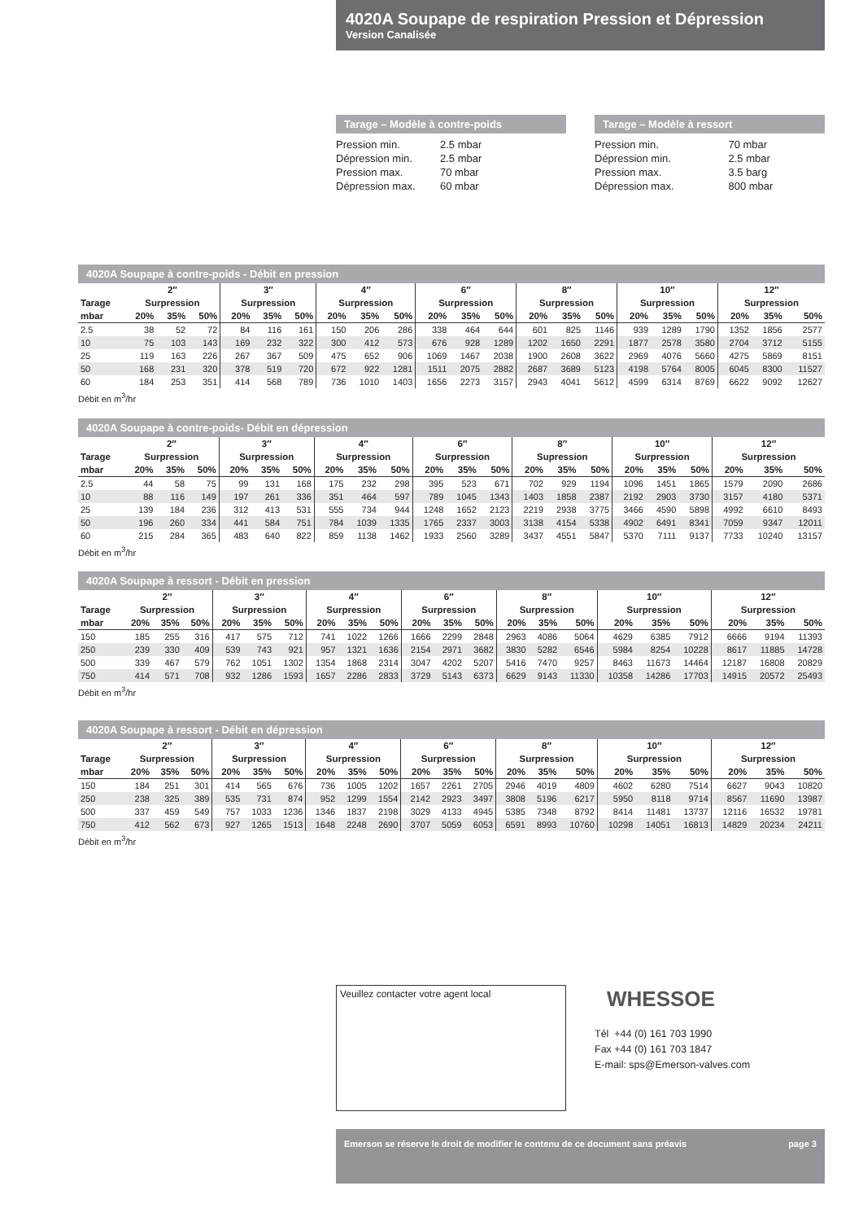4020A Soupape de respiration Pression et Dépression
Version Canalisée
Tarage – Modèle à contre-poids
| Pression min. | 2.5 mbar |
| Dépression min. | 2.5 mbar |
| Pression max. | 70 mbar |
| Dépression max. | 60 mbar |
Tarage – Modèle à ressort
| Pression min. | 70 mbar |
| Dépression min. | 2.5 mbar |
| Pression max. | 3.5 barg |
| Dépression max. | 800 mbar |
4020A Soupape à contre-poids - Débit en pression
| | 2″ | | | 3″ | | | 4″ | | | 6″ | | | 8″ | | | 10″ | | | 12″ | | |
| --- | --- | --- | --- | --- | --- | --- | --- | --- | --- | --- | --- | --- | --- | --- | --- | --- | --- | --- | --- | --- | --- |
| Tarage | Surpression | | | Surpression | | | Surpression | | | Surpression | | | Surpression | | | Surpression | | | Surpression | | |
| mbar | 20% | 35% | 50% | 20% | 35% | 50% | 20% | 35% | 50% | 20% | 35% | 50% | 20% | 35% | 50% | 20% | 35% | 50% | 20% | 35% | 50% |
| 2.5 | 38 | 52 | 72 | 84 | 116 | 161 | 150 | 206 | 286 | 338 | 464 | 644 | 601 | 825 | 1146 | 939 | 1289 | 1790 | 1352 | 1856 | 2577 |
| 10 | 75 | 103 | 143 | 169 | 232 | 322 | 300 | 412 | 573 | 676 | 928 | 1289 | 1202 | 1650 | 2291 | 1877 | 2578 | 3580 | 2704 | 3712 | 5155 |
| 25 | 119 | 163 | 226 | 267 | 367 | 509 | 475 | 652 | 906 | 1069 | 1467 | 2038 | 1900 | 2608 | 3622 | 2969 | 4076 | 5660 | 4275 | 5869 | 8151 |
| 50 | 168 | 231 | 320 | 378 | 519 | 720 | 672 | 922 | 1281 | 1511 | 2075 | 2882 | 2687 | 3689 | 5123 | 4198 | 5764 | 8005 | 6045 | 8300 | 11527 |
| 60 | 184 | 253 | 351 | 414 | 568 | 789 | 736 | 1010 | 1403 | 1656 | 2273 | 3157 | 2943 | 4041 | 5612 | 4599 | 6314 | 8769 | 6622 | 9092 | 12627 |
Débit en m<sup>3</sup>/hr
4020A Soupape à contre-poids- Débit en dépression
| | 2″ | | | 3″ | | | 4″ | | | 6″ | | | 8″ | | | 10″ | | | 12″ | | |
| --- | --- | --- | --- | --- | --- | --- | --- | --- | --- | --- | --- | --- | --- | --- | --- | --- | --- | --- | --- | --- | --- |
| Tarage | Surpression | | | Surpression | | | Surpression | | | Surpression | | | Supression | | | Surpression | | | Surpression | | |
| mbar | 20% | 35% | 50% | 20% | 35% | 50% | 20% | 35% | 50% | 20% | 35% | 50% | 20% | 35% | 50% | 20% | 35% | 50% | 20% | 35% | 50% |
| 2.5 | 44 | 58 | 75 | 99 | 131 | 168 | 175 | 232 | 298 | 395 | 523 | 671 | 702 | 929 | 1194 | 1096 | 1451 | 1865 | 1579 | 2090 | 2686 |
| 10 | 88 | 116 | 149 | 197 | 261 | 336 | 351 | 464 | 597 | 789 | 1045 | 1343 | 1403 | 1858 | 2387 | 2192 | 2903 | 3730 | 3157 | 4180 | 5371 |
| 25 | 139 | 184 | 236 | 312 | 413 | 531 | 555 | 734 | 944 | 1248 | 1652 | 2123 | 2219 | 2938 | 3775 | 3466 | 4590 | 5898 | 4992 | 6610 | 8493 |
| 50 | 196 | 260 | 334 | 441 | 584 | 751 | 784 | 1039 | 1335 | 1765 | 2337 | 3003 | 3138 | 4154 | 5338 | 4902 | 6491 | 8341 | 7059 | 9347 | 12011 |
| 60 | 215 | 284 | 365 | 483 | 640 | 822 | 859 | 1138 | 1462 | 1933 | 2560 | 3289 | 3437 | 4551 | 5847 | 5370 | 7111 | 9137 | 7733 | 10240 | 13157 |
Débit en m<sup>3</sup>/hr
4020A Soupape à ressort - Débit en pression
| | 2″ | | | 3″ | | | 4″ | | | 6″ | | | 8″ | | | 10″ | | | 12″ | | |
| --- | --- | --- | --- | --- | --- | --- | --- | --- | --- | --- | --- | --- | --- | --- | --- | --- | --- | --- | --- | --- | --- |
| Tarage | Surpression | | | Surpression | | | Surpression | | | Surpression | | | Surpression | | | Surpression | | | Surpression | | |
| mbar | 20% | 35% | 50% | 20% | 35% | 50% | 20% | 35% | 50% | 20% | 35% | 50% | 20% | 35% | 50% | 20% | 35% | 50% | 20% | 35% | 50% |
| 150 | 185 | 255 | 316 | 417 | 575 | 712 | 741 | 1022 | 1266 | 1666 | 2299 | 2848 | 2963 | 4086 | 5064 | 4629 | 6385 | 7912 | 6666 | 9194 | 11393 |
| 250 | 239 | 330 | 409 | 539 | 743 | 921 | 957 | 1321 | 1636 | 2154 | 2971 | 3682 | 3830 | 5282 | 6546 | 5984 | 8254 | 10228 | 8617 | 11885 | 14728 |
| 500 | 339 | 467 | 579 | 762 | 1051 | 1302 | 1354 | 1868 | 2314 | 3047 | 4202 | 5207 | 5416 | 7470 | 9257 | 8463 | 11673 | 14464 | 12187 | 16808 | 20829 |
| 750 | 414 | 571 | 708 | 932 | 1286 | 1593 | 1657 | 2286 | 2833 | 3729 | 5143 | 6373 | 6629 | 9143 | 11330 | 10358 | 14286 | 17703 | 14915 | 20572 | 25493 |
Débit en m<sup>3</sup>/hr
4020A Soupape à ressort - Débit en dépression
| | 2″ | | | 3″ | | | 4″ | | | 6″ | | | 8″ | | | 10″ | | | 12″ | | |
| --- | --- | --- | --- | --- | --- | --- | --- | --- | --- | --- | --- | --- | --- | --- | --- | --- | --- | --- | --- | --- | --- |
| Tarage | Surpression | | | Surpression | | | Surpression | | | Surpression | | | Surpression | | | Surpression | | | Surpression | | |
| mbar | 20% | 35% | 50% | 20% | 35% | 50% | 20% | 35% | 50% | 20% | 35% | 50% | 20% | 35% | 50% | 20% | 35% | 50% | 20% | 35% | 50% |
| 150 | 184 | 251 | 301 | 414 | 565 | 676 | 736 | 1005 | 1202 | 1657 | 2261 | 2705 | 2946 | 4019 | 4809 | 4602 | 6280 | 7514 | 6627 | 9043 | 10820 |
| 250 | 238 | 325 | 389 | 535 | 731 | 874 | 952 | 1299 | 1554 | 2142 | 2923 | 3497 | 3808 | 5196 | 6217 | 5950 | 8118 | 9714 | 8567 | 11690 | 13987 |
| 500 | 337 | 459 | 549 | 757 | 1033 | 1236 | 1346 | 1837 | 2198 | 3029 | 4133 | 4945 | 5385 | 7348 | 8792 | 8414 | 11481 | 13737 | 12116 | 16532 | 19781 |
| 750 | 412 | 562 | 673 | 927 | 1265 | 1513 | 1648 | 2248 | 2690 | 3707 | 5059 | 6053 | 6591 | 8993 | 10760 | 10298 | 14051 | 16813 | 14829 | 20234 | 24211 |
Débit en m<sup>3</sup>/hr
Veuillez contacter votre agent local
WHESSOE
Tél +44 (0) 161 703 1990
Fax +44 (0) 161 703 1847
E-mail: sps@Emerson-valves.com
Emerson se réserve le droit de modifier le contenu de ce document sans préavis page 3